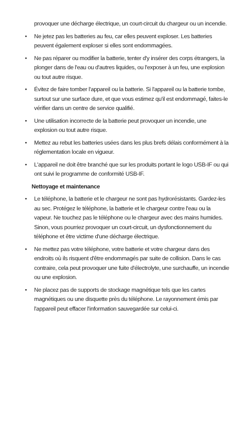provoquer une décharge électrique, un court-circuit du chargeur ou un incendie.
• Ne jetez pas les batteries au feu, car elles peuvent exploser. Les batteries peuvent également exploser si elles sont endommagées.
• Ne pas réparer ou modifier la batterie, tenter d'y insérer des corps étrangers, la plonger dans de l'eau ou d'autres liquides, ou l'exposer à un feu, une explosion ou tout autre risque.
• Évitez de faire tomber l'appareil ou la batterie. Si l'appareil ou la batterie tombe, surtout sur une surface dure, et que vous estimez qu'il est endommagé, faites-le vérifier dans un centre de service qualifié.
• Une utilisation incorrecte de la batterie peut provoquer un incendie, une explosion ou tout autre risque.
• Mettez au rebut les batteries usées dans les plus brefs délais conformément à la réglementation locale en vigueur.
• L'appareil ne doit être branché que sur les produits portant le logo USB-IF ou qui ont suivi le programme de conformité USB-IF.
Nettoyage et maintenance
• Le téléphone, la batterie et le chargeur ne sont pas hydrorésistants. Gardez-les au sec. Protégez le téléphone, la batterie et le chargeur contre l'eau ou la vapeur. Ne touchez pas le téléphone ou le chargeur avec des mains humides. Sinon, vous pourriez provoquer un court-circuit, un dysfonctionnement du téléphone et être victime d'une décharge électrique.
• Ne mettez pas votre téléphone, votre batterie et votre chargeur dans des endroits où ils risquent d'être endommagés par suite de collision. Dans le cas contraire, cela peut provoquer une fuite d'électrolyte, une surchauffe, un incendie ou une explosion.
• Ne placez pas de supports de stockage magnétique tels que les cartes magnétiques ou une disquette près du téléphone. Le rayonnement émis par l'appareil peut effacer l'information sauvegardée sur celui-ci.